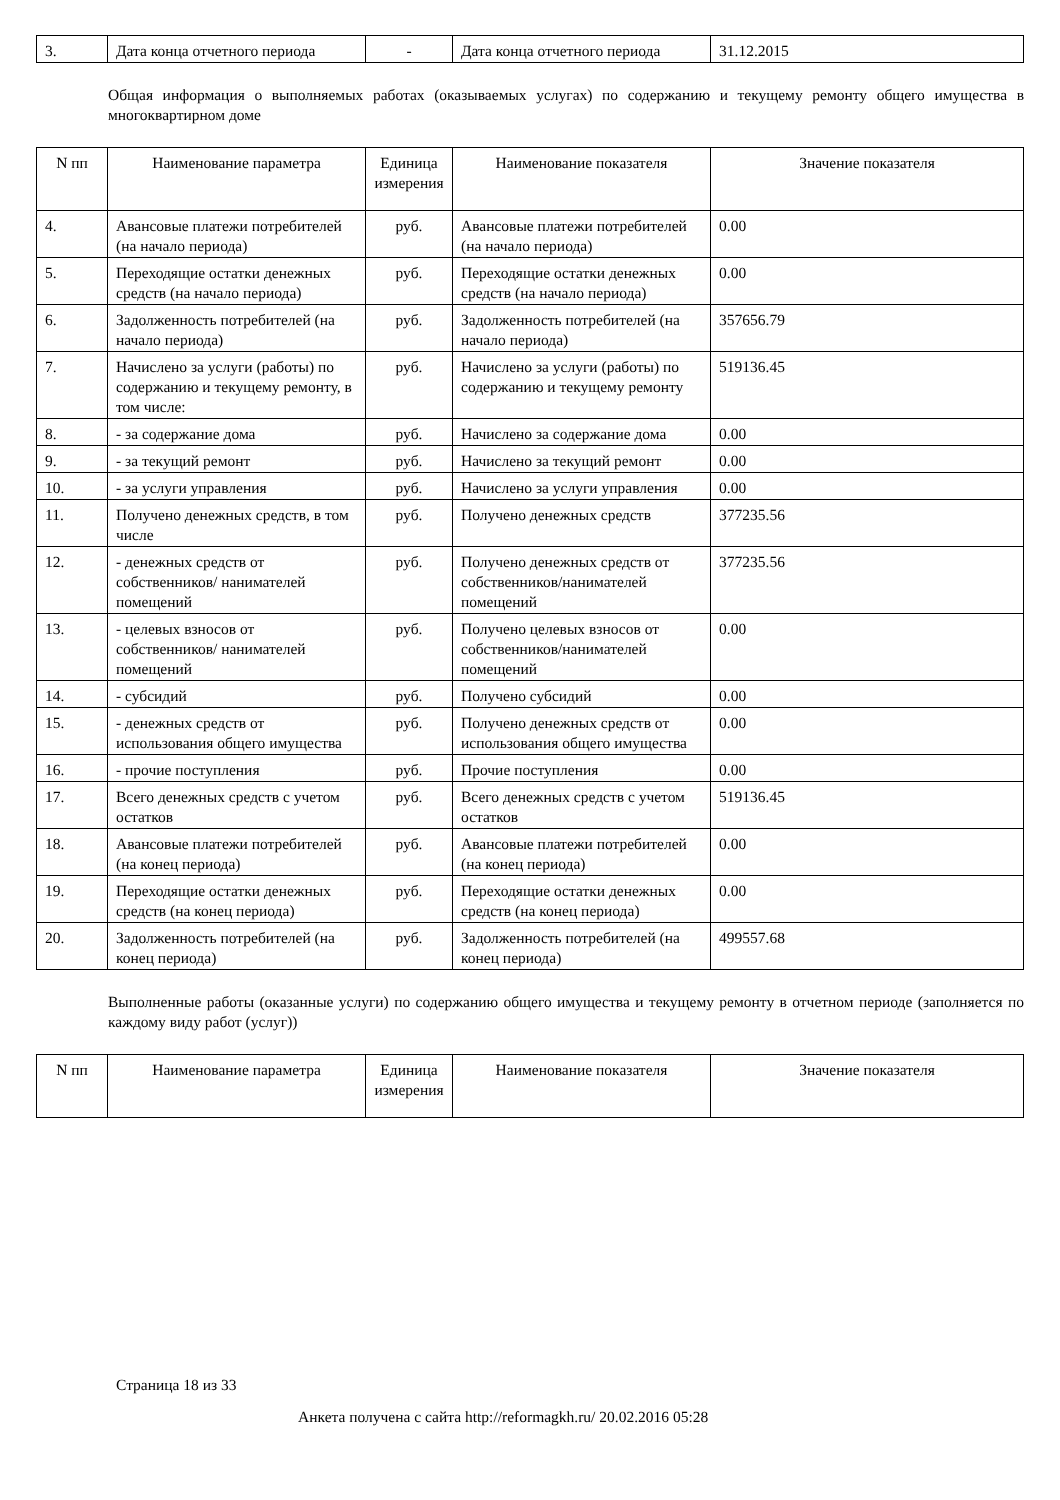| 3. | Дата конца отчетного периода | - | Дата конца отчетного периода | 31.12.2015 |
Общая информация о выполняемых работах (оказываемых услугах) по содержанию и текущему ремонту общего имущества в многоквартирном доме
| N пп | Наименование параметра | Единица измерения | Наименование показателя | Значение показателя |
| --- | --- | --- | --- | --- |
| 4. | Авансовые платежи потребителей (на начало периода) | руб. | Авансовые платежи потребителей (на начало периода) | 0.00 |
| 5. | Переходящие остатки денежных средств (на начало периода) | руб. | Переходящие остатки денежных средств (на начало периода) | 0.00 |
| 6. | Задолженность потребителей (на начало периода) | руб. | Задолженность потребителей (на начало периода) | 357656.79 |
| 7. | Начислено за услуги (работы) по содержанию и текущему ремонту, в том числе: | руб. | Начислено за услуги (работы) по содержанию и текущему ремонту | 519136.45 |
| 8. | - за содержание дома | руб. | Начислено за содержание дома | 0.00 |
| 9. | - за текущий ремонт | руб. | Начислено за текущий ремонт | 0.00 |
| 10. | - за услуги управления | руб. | Начислено за услуги управления | 0.00 |
| 11. | Получено денежных средств, в том числе | руб. | Получено денежных средств | 377235.56 |
| 12. | - денежных средств от собственников/ нанимателей помещений | руб. | Получено денежных средств от собственников/нанимателей помещений | 377235.56 |
| 13. | - целевых взносов от собственников/ нанимателей помещений | руб. | Получено целевых взносов от собственников/нанимателей помещений | 0.00 |
| 14. | - субсидий | руб. | Получено субсидий | 0.00 |
| 15. | - денежных средств от использования общего имущества | руб. | Получено денежных средств от использования общего имущества | 0.00 |
| 16. | - прочие поступления | руб. | Прочие поступления | 0.00 |
| 17. | Всего денежных средств с учетом остатков | руб. | Всего денежных средств с учетом остатков | 519136.45 |
| 18. | Авансовые платежи потребителей (на конец периода) | руб. | Авансовые платежи потребителей (на конец периода) | 0.00 |
| 19. | Переходящие остатки денежных средств (на конец периода) | руб. | Переходящие остатки денежных средств (на конец периода) | 0.00 |
| 20. | Задолженность потребителей (на конец периода) | руб. | Задолженность потребителей (на конец периода) | 499557.68 |
Выполненные работы (оказанные услуги) по содержанию общего имущества и текущему ремонту в отчетном периоде (заполняется по каждому виду работ (услуг))
| N пп | Наименование параметра | Единица измерения | Наименование показателя | Значение показателя |
| --- | --- | --- | --- | --- |
Страница 18 из 33
Анкета получена с сайта http://reformagkh.ru/ 20.02.2016 05:28